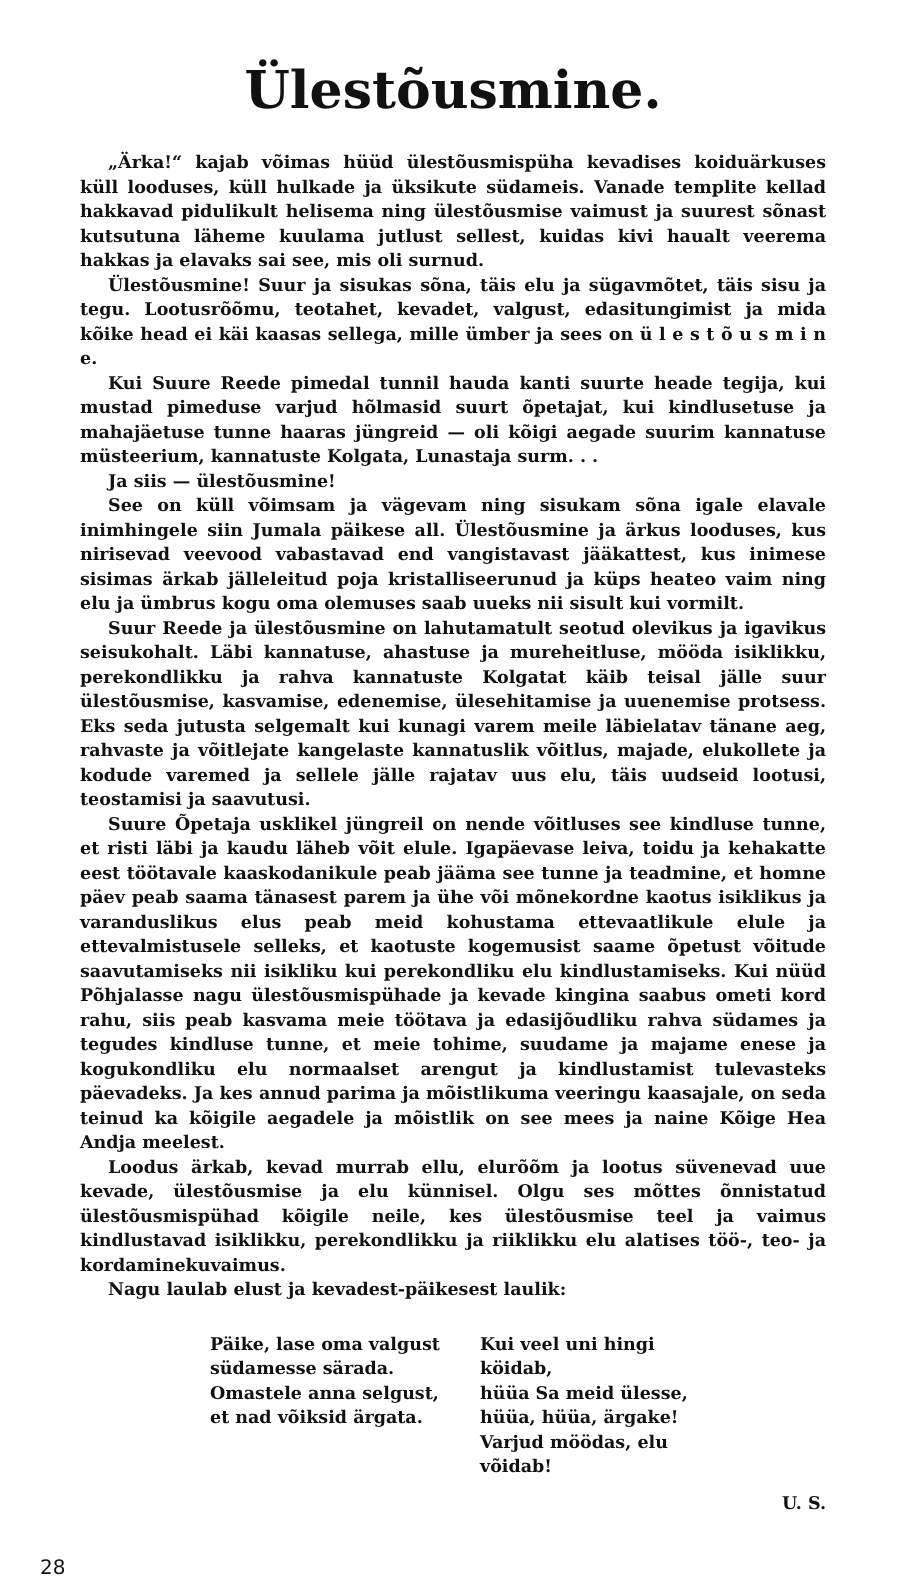Ülestõusmine.
„Ärka!“ kajab võimas hüüd ülestõusmispüha kevadises koiduärkuses küll looduses, küll hulkade ja üksikute südameis. Vanade templite kellad hakkavad pidulikult helisema ning ülestõusmise vaimust ja suurest sõnast kutsutuna läheme kuulama jutlust sellest, kuidas kivi haualt veerema hakkas ja elavaks sai see, mis oli surnud.
Ülestõusmine! Suur ja sisukas sõna, täis elu ja sügavmõtet, täis sisu ja tegu. Lootusrõõmu, teotahet, kevadet, valgust, edasitungimist ja mida kõike head ei käi kaasas sellega, mille ümber ja sees on ü l e s t õ u s m i n e.
Kui Suure Reede pimedal tunnil hauda kanti suurte heade tegija, kui mustad pimeduse varjud hõlmasid suurt õpetajat, kui kindlusetuse ja mahajäetuse tunne haaras jüngreid — oli kõigi aegade suurim kannatuse müsteerium, kannatuste Kolgata, Lunastaja surm. . .
Ja siis — ülestõusmine!
See on küll võimsam ja vägevam ning sisukam sõna igale elavale inimhingele siin Jumala päikese all. Ülestõusmine ja ärkus looduses, kus nirisevad veevood vabastavad end vangistavast jääkattest, kus inimese sisimas ärkab jälleleitud poja kristalliseerunud ja küps heateo vaim ning elu ja ümbrus kogu oma olemuses saab uueks nii sisult kui vormilt.
Suur Reede ja ülestõusmine on lahutamatult seotud olevikus ja igavikus seisukohalt. Läbi kannatuse, ahastuse ja mureheitluse, mööda isiklikku, perekondlikku ja rahva kannatuste Kolgatat käib teisal jälle suur ülestõusmise, kasvamise, edenemise, ülesehitamise ja uuenemise protsess. Eks seda jutusta selgemalt kui kunagi varem meile läbielatav tänane aeg, rahvaste ja võitlejate kangelaste kannatuslik võitlus, majade, elukollete ja kodude varemed ja sellele jälle rajatav uus elu, täis uudseid lootusi, teostamisi ja saavutusi.
Suure Õpetaja usklikel jüngreil on nende võitluses see kindluse tunne, et risti läbi ja kaudu läheb võit elule. Igapäevase leiva, toidu ja kehakatte eest töötavale kaaskodanikule peab jääma see tunne ja teadmine, et homne päev peab saama tänasest parem ja ühe või mõnekordne kaotus isiklikus ja varanduslikus elus peab meid kohustama ettevaatlikule elule ja ettevalmistusele selleks, et kaotuste kogemusist saame õpetust võitude saavutamiseks nii isikliku kui perekondliku elu kindlustamiseks. Kui nüüd Põhjalasse nagu ülestõusmispühade ja kevade kingina saabus ometi kord rahu, siis peab kasvama meie töötava ja edasijõudliku rahva südames ja tegudes kindluse tunne, et meie tohime, suudame ja majame enese ja kogukondliku elu normaalset arengut ja kindlustamist tulevasteks päevadeks. Ja kes annud parima ja mõistlikuma veeringu kaasajale, on seda teinud ka kõigile aegadele ja mõistlik on see mees ja naine Kõige Hea Andja meelest.
Loodus ärkab, kevad murrab ellu, elurõõm ja lootus süvenevad uue kevade, ülestõusmise ja elu künnisel. Olgu ses mõttes õnnistatud ülestõusmispühad kõigile neile, kes ülestõusmise teel ja vaimus kindlustavad isiklikku, perekondlikku ja riiklikku elu alatises töö-, teo- ja kordaminekuvaimus.
Nagu laulab elust ja kevadest-päikesest laulik:
Päike, lase oma valgust
südamesse särada.
Omastele anna selgust,
et nad võiksid ärgata.
Kui veel uni hingi köidab,
hüüa Sa meid ülesse,
hüüa, hüüa, ärgake!
Varjud möödas, elu võidab!
U. S.
28